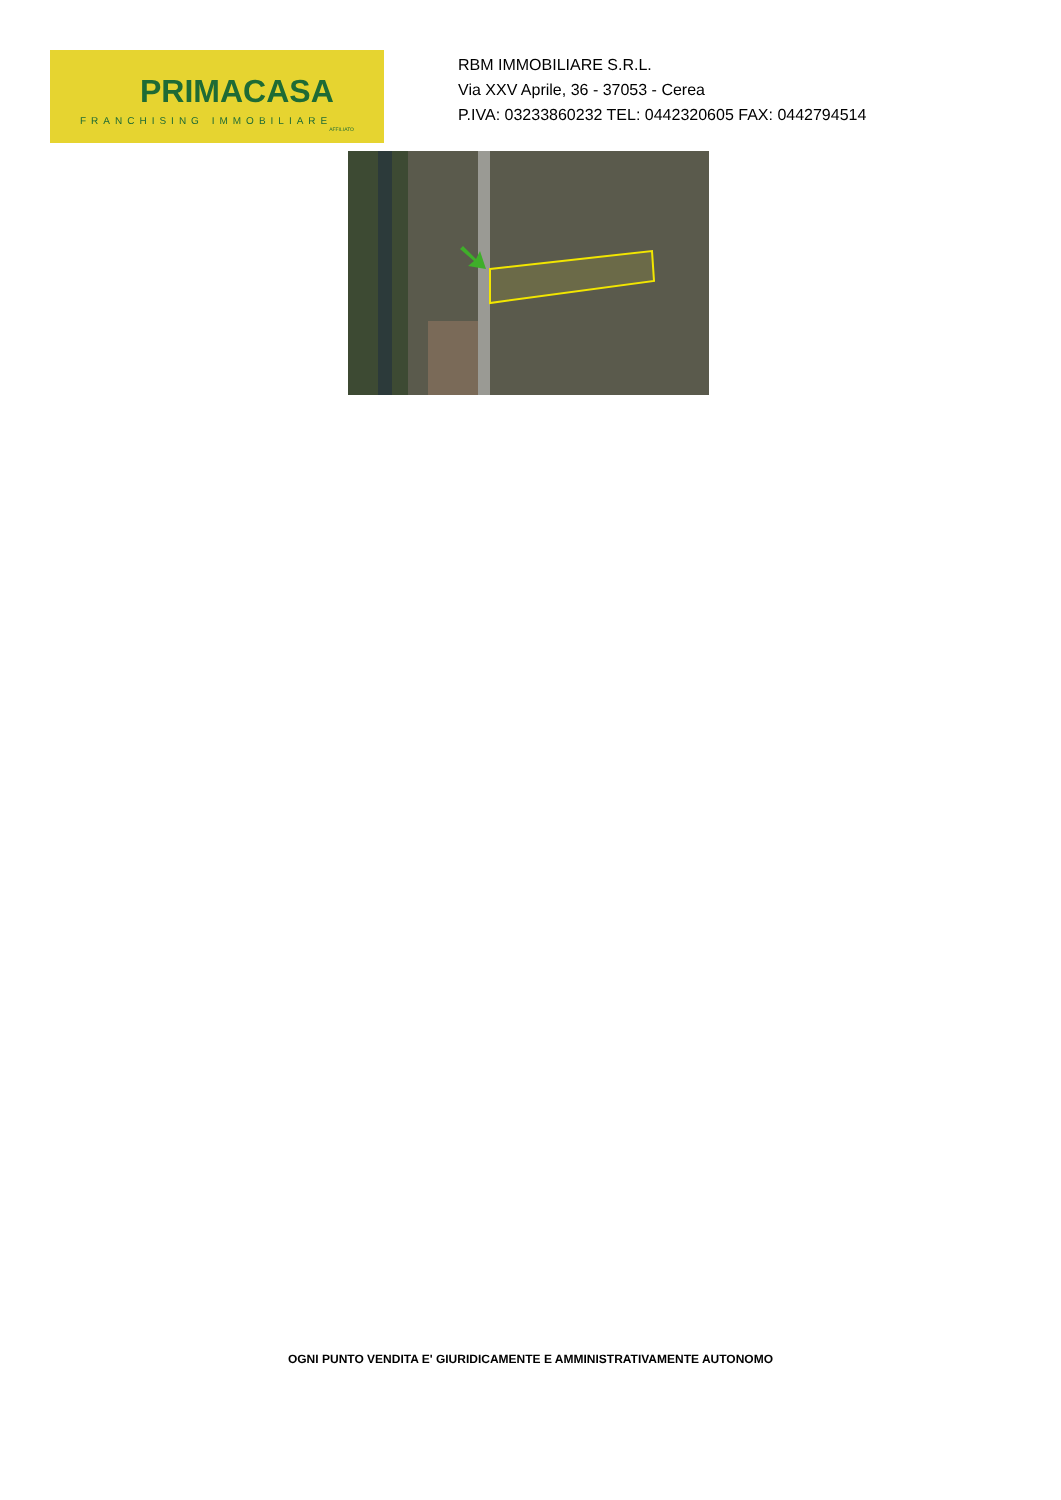PRIMACASA
FRANCHISING IMMOBILIARE
AFFILIATO
RBM IMMOBILIARE S.R.L.
Via XXV Aprile, 36 - 37053 - Cerea
P.IVA: 03233860232 TEL: 0442320605 FAX: 0442794514
OGNI PUNTO VENDITA E' GIURIDICAMENTE E AMMINISTRATIVAMENTE AUTONOMO